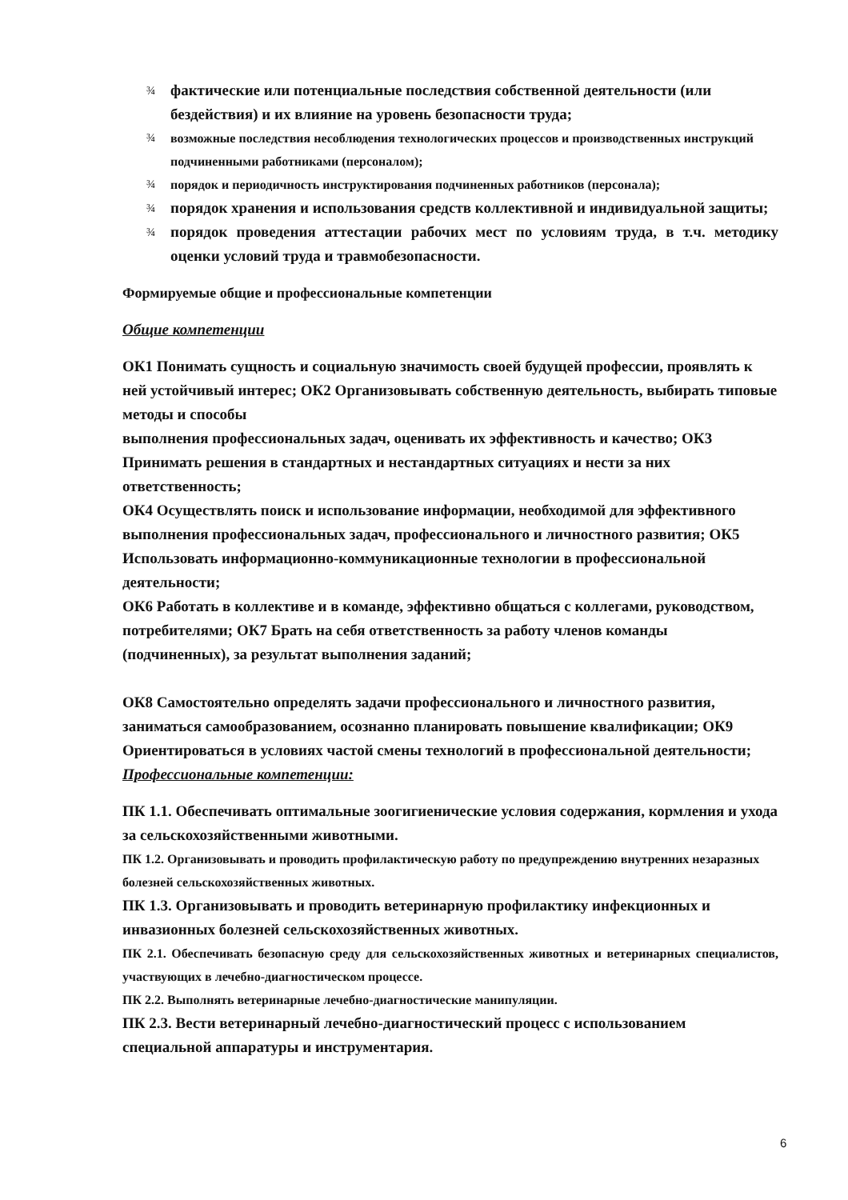¾ фактические или потенциальные последствия собственной деятельности (или бездействия) и их влияние на уровень безопасности труда;
¾ возможные последствия несоблюдения технологических процессов и производственных инструкций подчиненными работниками (персоналом);
¾ порядок и периодичность инструктирования подчиненных работников (персонала);
¾ порядок хранения и использования средств коллективной и индивидуальной защиты;
¾ порядок проведения аттестации рабочих мест по условиям труда, в т.ч. методику оценки условий труда и травмобезопасности.
Формируемые общие и профессиональные компетенции
Общие компетенции
ОК1 Понимать сущность и социальную значимость своей будущей профессии, проявлять к ней устойчивый интерес; ОК2 Организовывать собственную деятельность, выбирать типовые методы и способы
выполнения профессиональных задач, оценивать их эффективность и качество; ОК3 Принимать решения в стандартных и нестандартных ситуациях и нести за них ответственность;
ОК4 Осуществлять поиск и использование информации, необходимой для эффективного выполнения профессиональных задач, профессионального и личностного развития; ОК5 Использовать информационно-коммуникационные технологии в профессиональной деятельности;
ОК6 Работать в коллективе и в команде, эффективно общаться с коллегами, руководством, потребителями; ОК7 Брать на себя ответственность за работу членов команды (подчиненных), за результат выполнения заданий;
ОК8 Самостоятельно определять задачи профессионального и личностного развития, заниматься самообразованием, осознанно планировать повышение квалификации; ОК9 Ориентироваться в условиях частой смены технологий в профессиональной деятельности;
Профессиональные компетенции:
ПК 1.1. Обеспечивать оптимальные зоогигиенические условия содержания, кормления и ухода за сельскохозяйственными животными.
ПК 1.2. Организовывать и проводить профилактическую работу по предупреждению внутренних незаразных болезней сельскохозяйственных животных.
ПК 1.3. Организовывать и проводить ветеринарную профилактику инфекционных и инвазионных болезней сельскохозяйственных животных.
ПК 2.1. Обеспечивать безопасную среду для сельскохозяйственных животных и ветеринарных специалистов, участвующих в лечебно-диагностическом процессе.
ПК 2.2. Выполнять ветеринарные лечебно-диагностические манипуляции.
ПК 2.3. Вести ветеринарный лечебно-диагностический процесс с использованием специальной аппаратуры и инструментария.
6